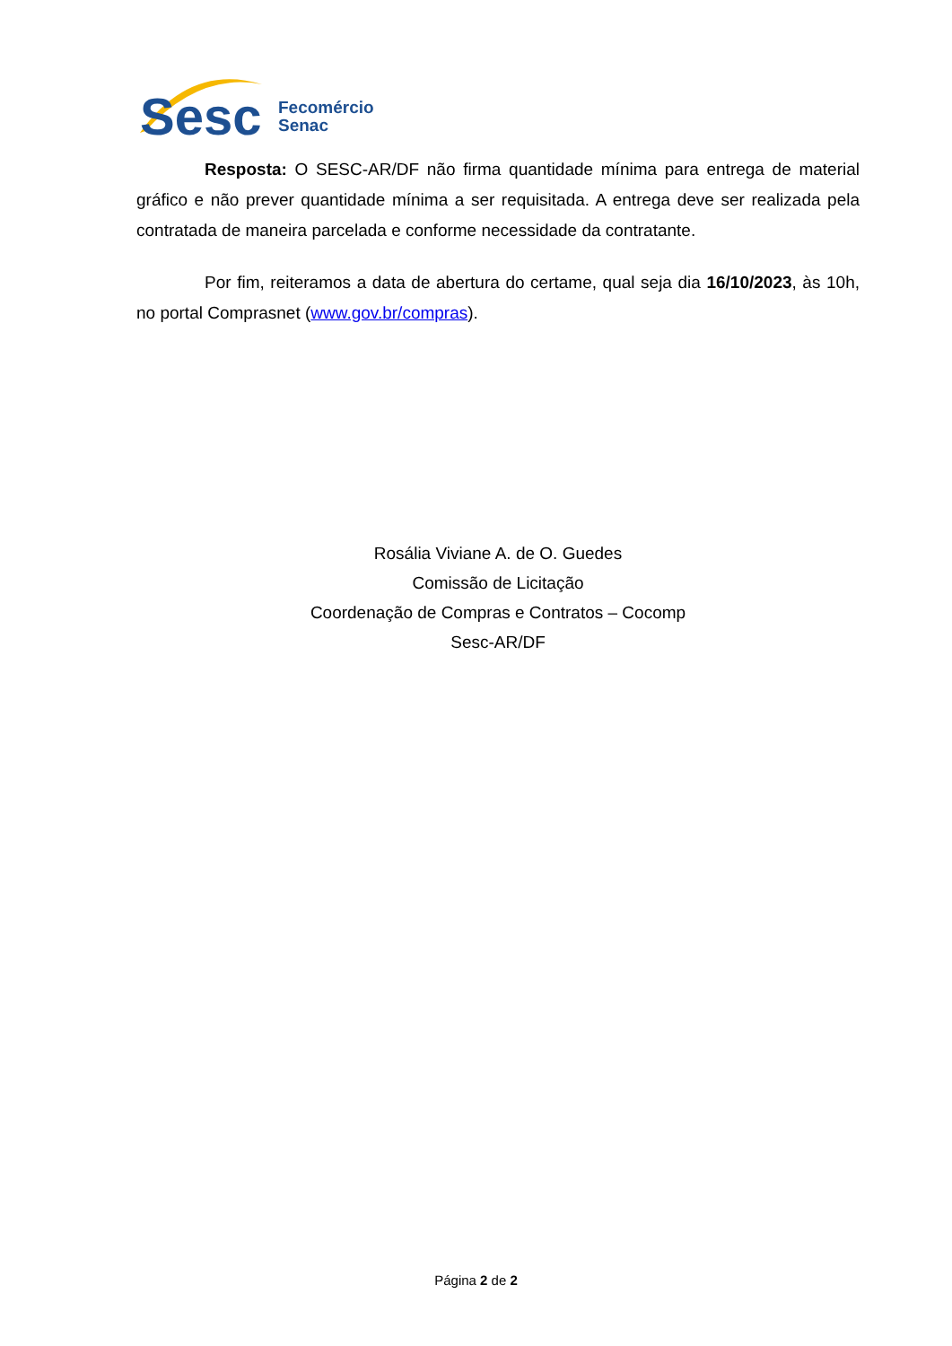Sesc
Fecomércio
Senac
Resposta: O SESC-AR/DF não firma quantidade mínima para entrega de material gráfico e não prever quantidade mínima a ser requisitada. A entrega deve ser realizada pela contratada de maneira parcelada e conforme necessidade da contratante.
Por fim, reiteramos a data de abertura do certame, qual seja dia 16/10/2023, às 10h, no portal Comprasnet (www.gov.br/compras).
Rosália Viviane A. de O. Guedes
Comissão de Licitação
Coordenação de Compras e Contratos – Cocomp
Sesc-AR/DF
Página 2 de 2